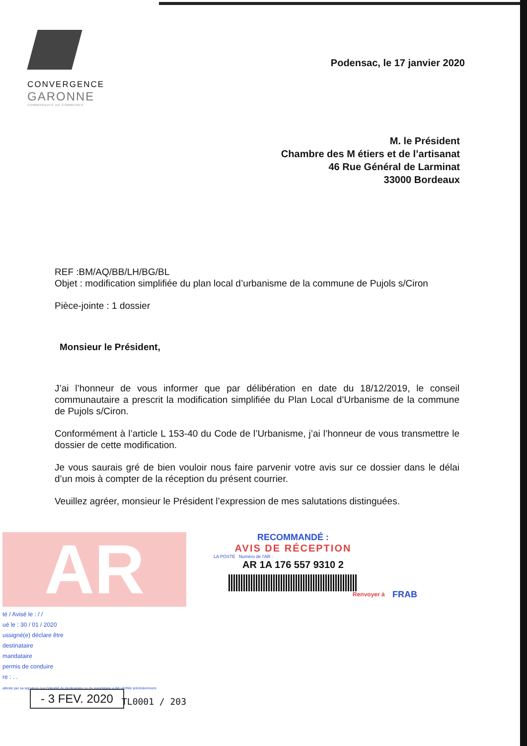CONVERGENCE
GARONNE
COMMUNAUTÉ DE COMMUNES
Podensac, le 17 janvier 2020
M. le Président
Chambre des M étiers et de l’artisanat
46 Rue Général de Larminat
33000 Bordeaux
REF :BM/AQ/BB/LH/BG/BL
Objet : modification simplifiée du plan local d’urbanisme de la commune de Pujols s/Ciron
Pièce-jointe : 1 dossier
Monsieur le Président,
J’ai l’honneur de vous informer que par délibération en date du 18/12/2019, le conseil communautaire a prescrit la modification simplifiée du Plan Local d’Urbanisme de la commune de Pujols s/Ciron.
Conformément à l’article L 153-40 du Code de l’Urbanisme, j’ai l’honneur de vous transmettre le dossier de cette modification.
Je vous saurais gré de bien vouloir nous faire parvenir votre avis sur ce dossier dans le délai d’un mois à compter de la réception du présent courrier.
Veuillez agréer, monsieur le Président l’expression de mes salutations distinguées.
AR
RECOMMANDÉ :
AVIS DE RÉCEPTION
LA POSTE Numéro de l'AR :
AR 1A 176 557 9310 2
Renvoyer à FRAB
té / Avisé le : / /
ué le : 30 / 01 / 2020
ussigné(e) déclare être
destinataire
mandataire
permis de conduire
re : . .
atteste par sa signature que l'identité du destinataire ou du mandataire a été vérifiée précédemment.
- 3 FEV. 2020 TL0001 / 203